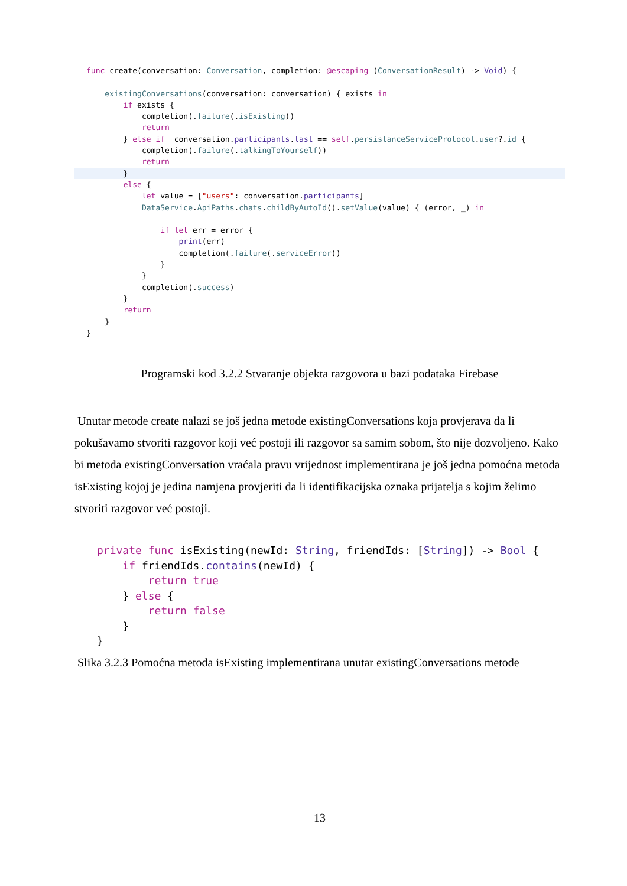func create(conversation: Conversation, completion: @escaping (ConversationResult) -> Void) {

    existingConversations(conversation: conversation) { exists in
        if exists {
            completion(.failure(.isExisting))
            return
        } else if  conversation.participants.last == self.persistanceServiceProtocol.user?.id {
            completion(.failure(.talkingToYourself))
            return
        }        else {
            let value = ["users": conversation.participants]
            DataService.ApiPaths.chats.childByAutoId().setValue(value) { (error, _) in

                if let err = error {
                    print(err)
                    completion(.failure(.serviceError))
                }
            }
            completion(.success)
        }
        return
    }
}
Programski kod 3.2.2 Stvaranje objekta razgovora u bazi podataka Firebase
Unutar metode create nalazi se još jedna metode existingConversations koja provjerava da li pokušavamo stvoriti razgovor koji već postoji ili razgovor sa samim sobom, što nije dozvoljeno. Kako bi metoda existingConversation vraćala pravu vrijednost implementirana je još jedna pomoćna metoda isExisting kojoj je jedina namjena provjeriti da li identifikacijska oznaka prijatelja s kojim želimo stvoriti razgovor već postoji.
private func isExisting(newId: String, friendIds: [String]) -> Bool {
    if friendIds.contains(newId) {
        return true
    } else {
        return false
    }
}
Slika 3.2.3 Pomoćna metoda isExisting implementirana unutar existingConversations metode
13